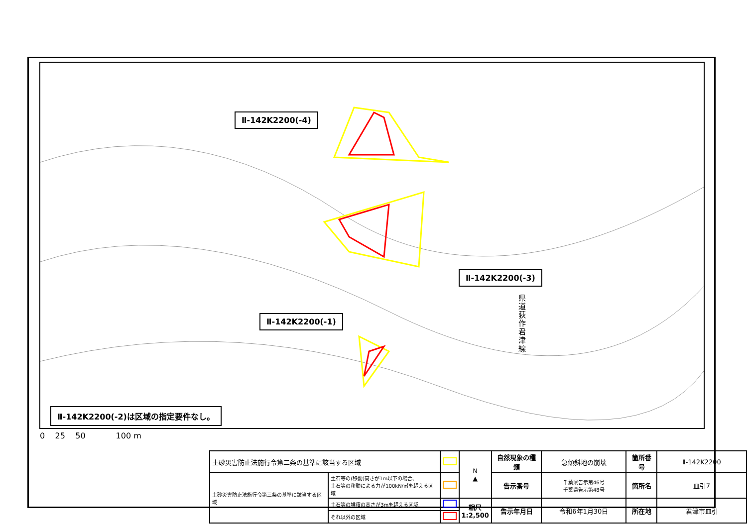Ⅱ-142K2200(-4)
Ⅱ-142K2200(-3)
Ⅱ-142K2200(-1)
県道荻作君津線
Ⅱ-142K2200(-2)は区域の指定要件なし。
0 25 50 100 m
| 土砂災害防止法施行令第二条の基準に該当する区域 | | | N ▲ | 自然現象の種類 | 急傾斜地の崩壊 | 箇所番号 | Ⅱ-142K2200 |
| 土砂災害防止法施行令第三条の基準に該当する区域 | 土石等の(移動)高さが1m以下の場合、 土石等の移動による力が100kN/㎡を超える区域 | | | 告示番号 | 千葉県告示第46号 千葉県告示第48号 | 箇所名 | 皿引7 |
| | 土石等の堆積の高さが3mを超える区域 | | 縮尺 1:2,500 | 告示年月日 | 令和6年1月30日 | 所在地 | 君津市皿引 |
| | それ以外の区域 | | | | | | |